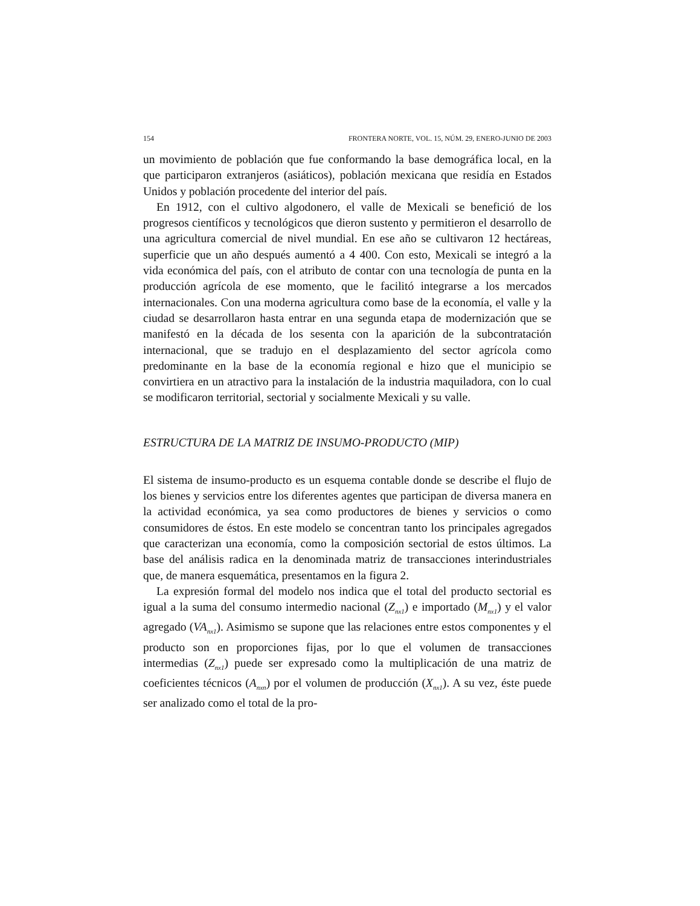154 FRONTERA NORTE, VOL. 15, NÚM. 29, ENERO-JUNIO DE 2003
un movimiento de población que fue conformando la base demográfica local, en la que participaron extranjeros (asiáticos), población mexicana que residía en Estados Unidos y población procedente del interior del país.
En 1912, con el cultivo algodonero, el valle de Mexicali se benefició de los progresos científicos y tecnológicos que dieron sustento y permitieron el desarrollo de una agricultura comercial de nivel mundial. En ese año se cultivaron 12 hectáreas, superficie que un año después aumentó a 4 400. Con esto, Mexicali se integró a la vida económica del país, con el atributo de contar con una tecnología de punta en la producción agrícola de ese momento, que le facilitó integrarse a los mercados internacionales. Con una moderna agricultura como base de la economía, el valle y la ciudad se desarrollaron hasta entrar en una segunda etapa de modernización que se manifestó en la década de los sesenta con la aparición de la subcontratación internacional, que se tradujo en el desplazamiento del sector agrícola como predominante en la base de la economía regional e hizo que el municipio se convirtiera en un atractivo para la instalación de la industria maquiladora, con lo cual se modificaron territorial, sectorial y socialmente Mexicali y su valle.
ESTRUCTURA DE LA MATRIZ DE INSUMO-PRODUCTO (MIP)
El sistema de insumo-producto es un esquema contable donde se describe el flujo de los bienes y servicios entre los diferentes agentes que participan de diversa manera en la actividad económica, ya sea como productores de bienes y servicios o como consumidores de éstos. En este modelo se concentran tanto los principales agregados que caracterizan una economía, como la composición sectorial de estos últimos. La base del análisis radica en la denominada matriz de transacciones interindustriales que, de manera esquemática, presentamos en la figura 2.
La expresión formal del modelo nos indica que el total del producto sectorial es igual a la suma del consumo intermedio nacional (Z<sub>nx1</sub>) e importado (M<sub>nx1</sub>) y el valor agregado (VA<sub>nx1</sub>). Asimismo se supone que las relaciones entre estos componentes y el producto son en proporciones fijas, por lo que el volumen de transacciones intermedias (Z<sub>nx1</sub>) puede ser expresado como la multiplicación de una matriz de coeficientes técnicos (A<sub>nxn</sub>) por el volumen de producción (X<sub>nx1</sub>). A su vez, éste puede ser analizado como el total de la pro-